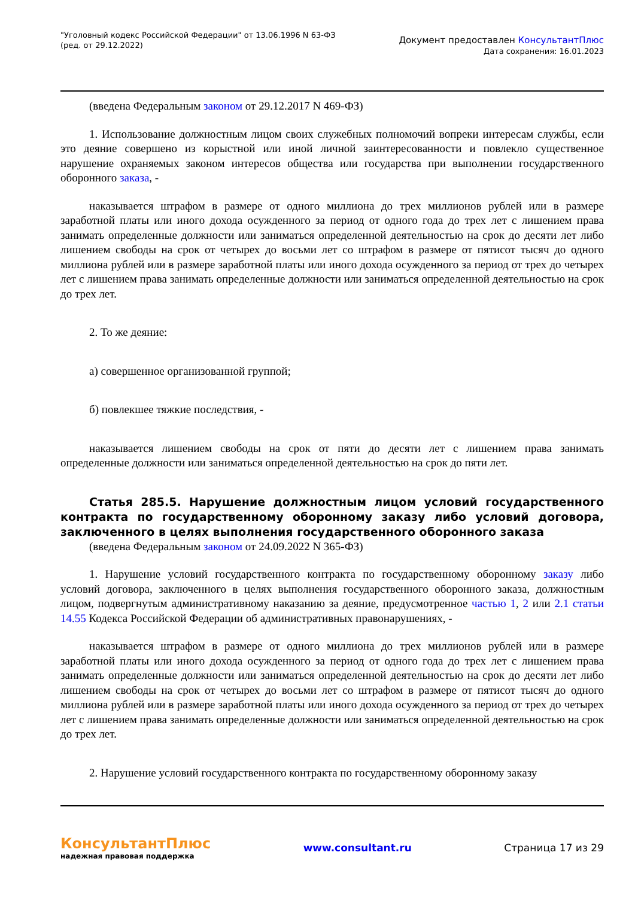"Уголовный кодекс Российской Федерации" от 13.06.1996 N 63-ФЗ
(ред. от 29.12.2022)
Документ предоставлен КонсультантПлюс
Дата сохранения: 16.01.2023
(введена Федеральным законом от 29.12.2017 N 469-ФЗ)
1. Использование должностным лицом своих служебных полномочий вопреки интересам службы, если это деяние совершено из корыстной или иной личной заинтересованности и повлекло существенное нарушение охраняемых законом интересов общества или государства при выполнении государственного оборонного заказа, -
наказывается штрафом в размере от одного миллиона до трех миллионов рублей или в размере заработной платы или иного дохода осужденного за период от одного года до трех лет с лишением права занимать определенные должности или заниматься определенной деятельностью на срок до десяти лет либо лишением свободы на срок от четырех до восьми лет со штрафом в размере от пятисот тысяч до одного миллиона рублей или в размере заработной платы или иного дохода осужденного за период от трех до четырех лет с лишением права занимать определенные должности или заниматься определенной деятельностью на срок до трех лет.
2. То же деяние:
а) совершенное организованной группой;
б) повлекшее тяжкие последствия, -
наказывается лишением свободы на срок от пяти до десяти лет с лишением права занимать определенные должности или заниматься определенной деятельностью на срок до пяти лет.
Статья 285.5. Нарушение должностным лицом условий государственного контракта по государственному оборонному заказу либо условий договора, заключенного в целях выполнения государственного оборонного заказа
(введена Федеральным законом от 24.09.2022 N 365-ФЗ)
1. Нарушение условий государственного контракта по государственному оборонному заказу либо условий договора, заключенного в целях выполнения государственного оборонного заказа, должностным лицом, подвергнутым административному наказанию за деяние, предусмотренное частью 1, 2 или 2.1 статьи 14.55 Кодекса Российской Федерации об административных правонарушениях, -
наказывается штрафом в размере от одного миллиона до трех миллионов рублей или в размере заработной платы или иного дохода осужденного за период от одного года до трех лет с лишением права занимать определенные должности или заниматься определенной деятельностью на срок до десяти лет либо лишением свободы на срок от четырех до восьми лет со штрафом в размере от пятисот тысяч до одного миллиона рублей или в размере заработной платы или иного дохода осужденного за период от трех до четырех лет с лишением права занимать определенные должности или заниматься определенной деятельностью на срок до трех лет.
2. Нарушение условий государственного контракта по государственному оборонному заказу
КонсультантПлюс
надежная правовая поддержка
www.consultant.ru Страница 17 из 29